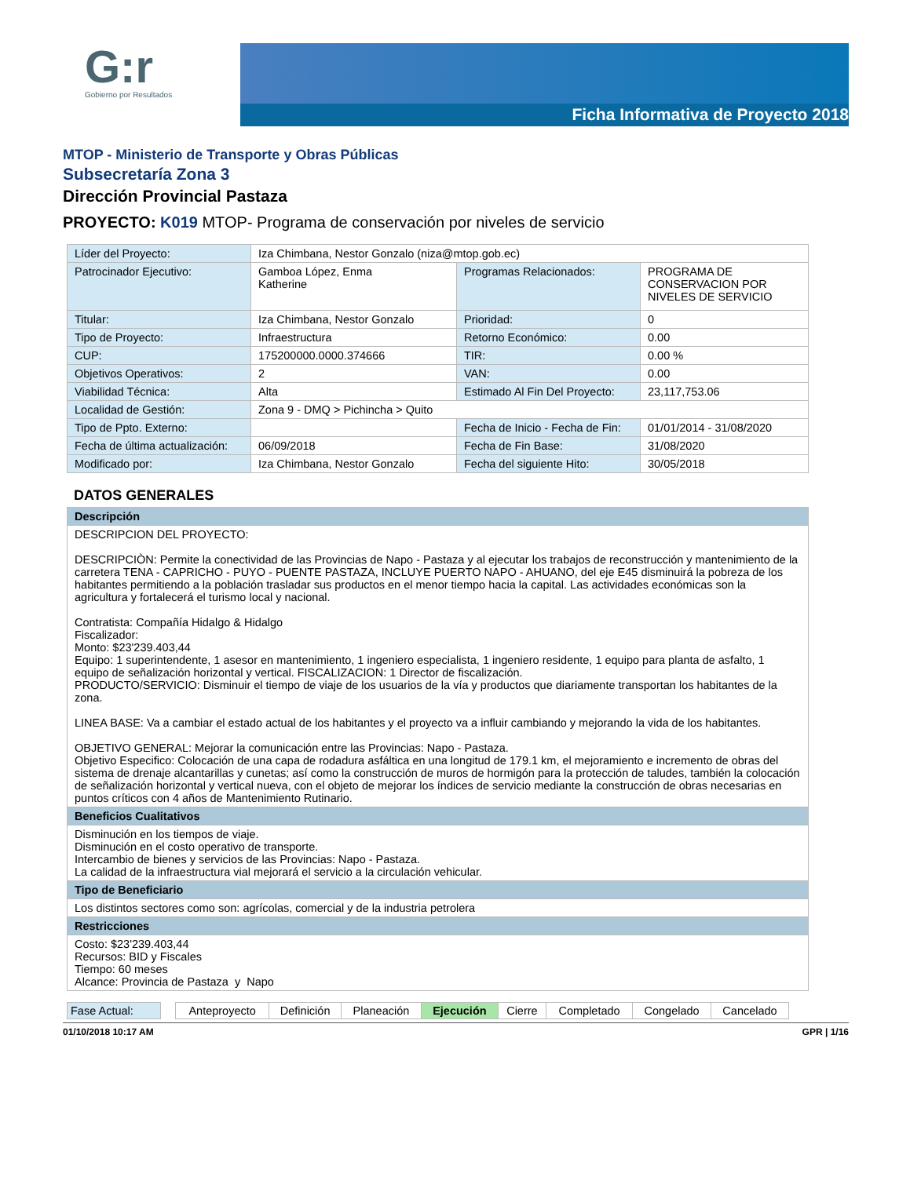G:r
Gobierno por Resultados
Ficha Informativa de Proyecto 2018
MTOP - Ministerio de Transporte y Obras Públicas
Subsecretaría Zona 3
Dirección Provincial Pastaza
PROYECTO: K019 MTOP- Programa de conservación por niveles de servicio
| Líder del Proyecto: | Iza Chimbana, Nestor Gonzalo (niza@mtop.gob.ec) | | |
| Patrocinador Ejecutivo: | Gamboa López, Enma Katherine | Programas Relacionados: | PROGRAMA DE CONSERVACION POR NIVELES DE SERVICIO |
| Titular: | Iza Chimbana, Nestor Gonzalo | Prioridad: | 0 |
| Tipo de Proyecto: | Infraestructura | Retorno Económico: | 0.00 |
| CUP: | 175200000.0000.374666 | TIR: | 0.00 % |
| Objetivos Operativos: | 2 | VAN: | 0.00 |
| Viabilidad Técnica: | Alta | Estimado Al Fin Del Proyecto: | 23,117,753.06 |
| Localidad de Gestión: | Zona 9 - DMQ > Pichincha > Quito | | |
| Tipo de Ppto. Externo: | | Fecha de Inicio - Fecha de Fin: | 01/01/2014 - 31/08/2020 |
| Fecha de última actualización: | 06/09/2018 | Fecha de Fin Base: | 31/08/2020 |
| Modificado por: | Iza Chimbana, Nestor Gonzalo | Fecha del siguiente Hito: | 30/05/2018 |
DATOS GENERALES
| Descripción |
| DESCRIPCION DEL PROYECTO: DESCRIPCIÒN: Permite la conectividad de las Provincias de Napo - Pastaza y al ejecutar los trabajos de reconstrucción y mantenimiento de la carretera TENA - CAPRICHO - PUYO - PUENTE PASTAZA, INCLUYE PUERTO NAPO - AHUANO, del eje E45 disminuirá la pobreza de los habitantes permitiendo a la población trasladar sus productos en el menor tiempo hacia la capital. Las actividades económicas son la agricultura y fortalecerá el turismo local y nacional. Contratista: Compañía Hidalgo & Hidalgo Fiscalizador: Monto: $23'239.403,44 Equipo: 1 superintendente, 1 asesor en mantenimiento, 1 ingeniero especialista, 1 ingeniero residente, 1 equipo para planta de asfalto, 1 equipo de señalización horizontal y vertical. FISCALIZACION: 1 Director de fiscalización. PRODUCTO/SERVICIO: Disminuir el tiempo de viaje de los usuarios de la vía y productos que diariamente transportan los habitantes de la zona. LINEA BASE: Va a cambiar el estado actual de los habitantes y el proyecto va a influir cambiando y mejorando la vida de los habitantes. OBJETIVO GENERAL: Mejorar la comunicación entre las Provincias: Napo - Pastaza. Objetivo Especifico: Colocación de una capa de rodadura asfáltica en una longitud de 179.1 km, el mejoramiento e incremento de obras del sistema de drenaje alcantarillas y cunetas; así como la construcción de muros de hormigón para la protección de taludes, también la colocación de señalización horizontal y vertical nueva, con el objeto de mejorar los índices de servicio mediante la construcción de obras necesarias en puntos críticos con 4 años de Mantenimiento Rutinario. |
| Beneficios Cualitativos |
| Disminución en los tiempos de viaje. Disminución en el costo operativo de transporte. Intercambio de bienes y servicios de las Provincias: Napo - Pastaza. La calidad de la infraestructura vial mejorará el servicio a la circulación vehicular. |
| Tipo de Beneficiario |
| Los distintos sectores como son: agrícolas, comercial y de la industria petrolera |
| Restricciones |
| Costo: $23'239.403,44 Recursos: BID y Fiscales Tiempo: 60 meses Alcance: Provincia de Pastaza y Napo |
| Fase Actual: | | Anteproyecto | Definición | Planeación | Ejecución | Cierre | Completado | Congelado | Cancelado |
01/10/2018 10:17 AM GPR | 1/16